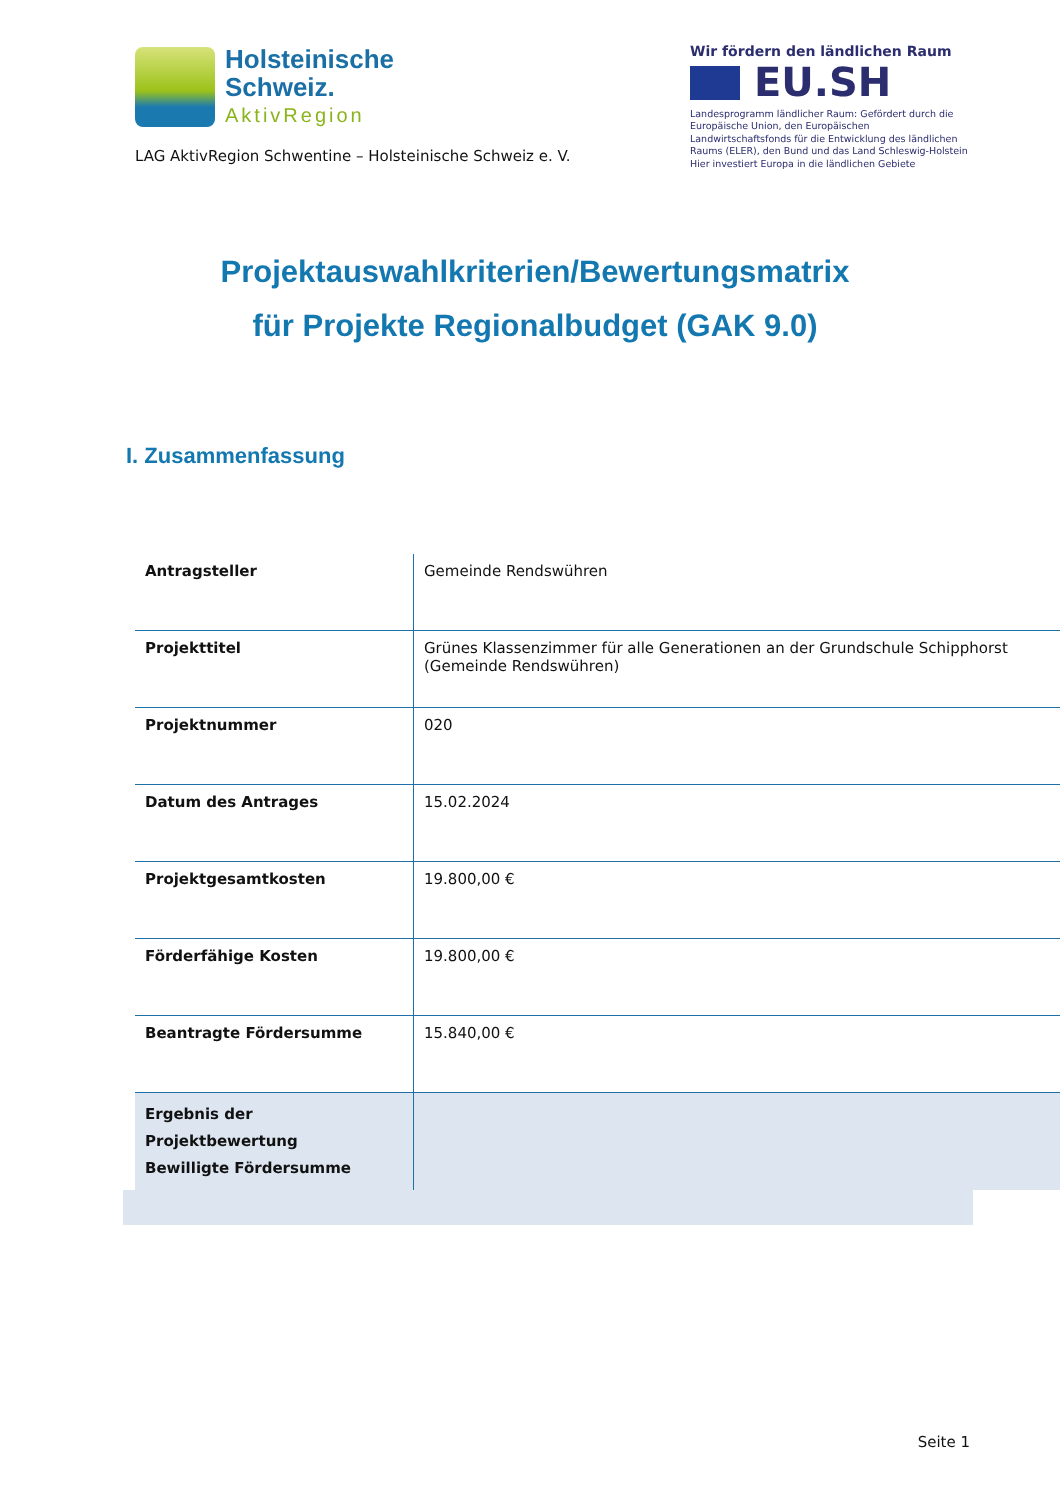Holsteinische
Schweiz.
AktivRegion
LAG AktivRegion Schwentine – Holsteinische Schweiz e. V.
Wir fördern den ländlichen Raum
EU.SH
Landesprogramm ländlicher Raum: Gefördert durch die Europäische Union, den Europäischen Landwirtschaftsfonds für die Entwicklung des ländlichen Raums (ELER), den Bund und das Land Schleswig-Holstein
Hier investiert Europa in die ländlichen Gebiete
Projektauswahlkriterien/Bewertungsmatrix
für Projekte Regionalbudget (GAK 9.0)
I. Zusammenfassung
| Antragsteller | Gemeinde Rendswühren |
| Projekttitel | Grünes Klassenzimmer für alle Generationen an der Grundschule Schipphorst (Gemeinde Rendswühren) |
| Projektnummer | 020 |
| Datum des Antrages | 15.02.2024 |
| Projektgesamtkosten | 19.800,00 € |
| Förderfähige Kosten | 19.800,00 € |
| Beantragte Fördersumme | 15.840,00 € |
| Ergebnis der Projektbewertung Bewilligte Fördersumme | |
Seite 1